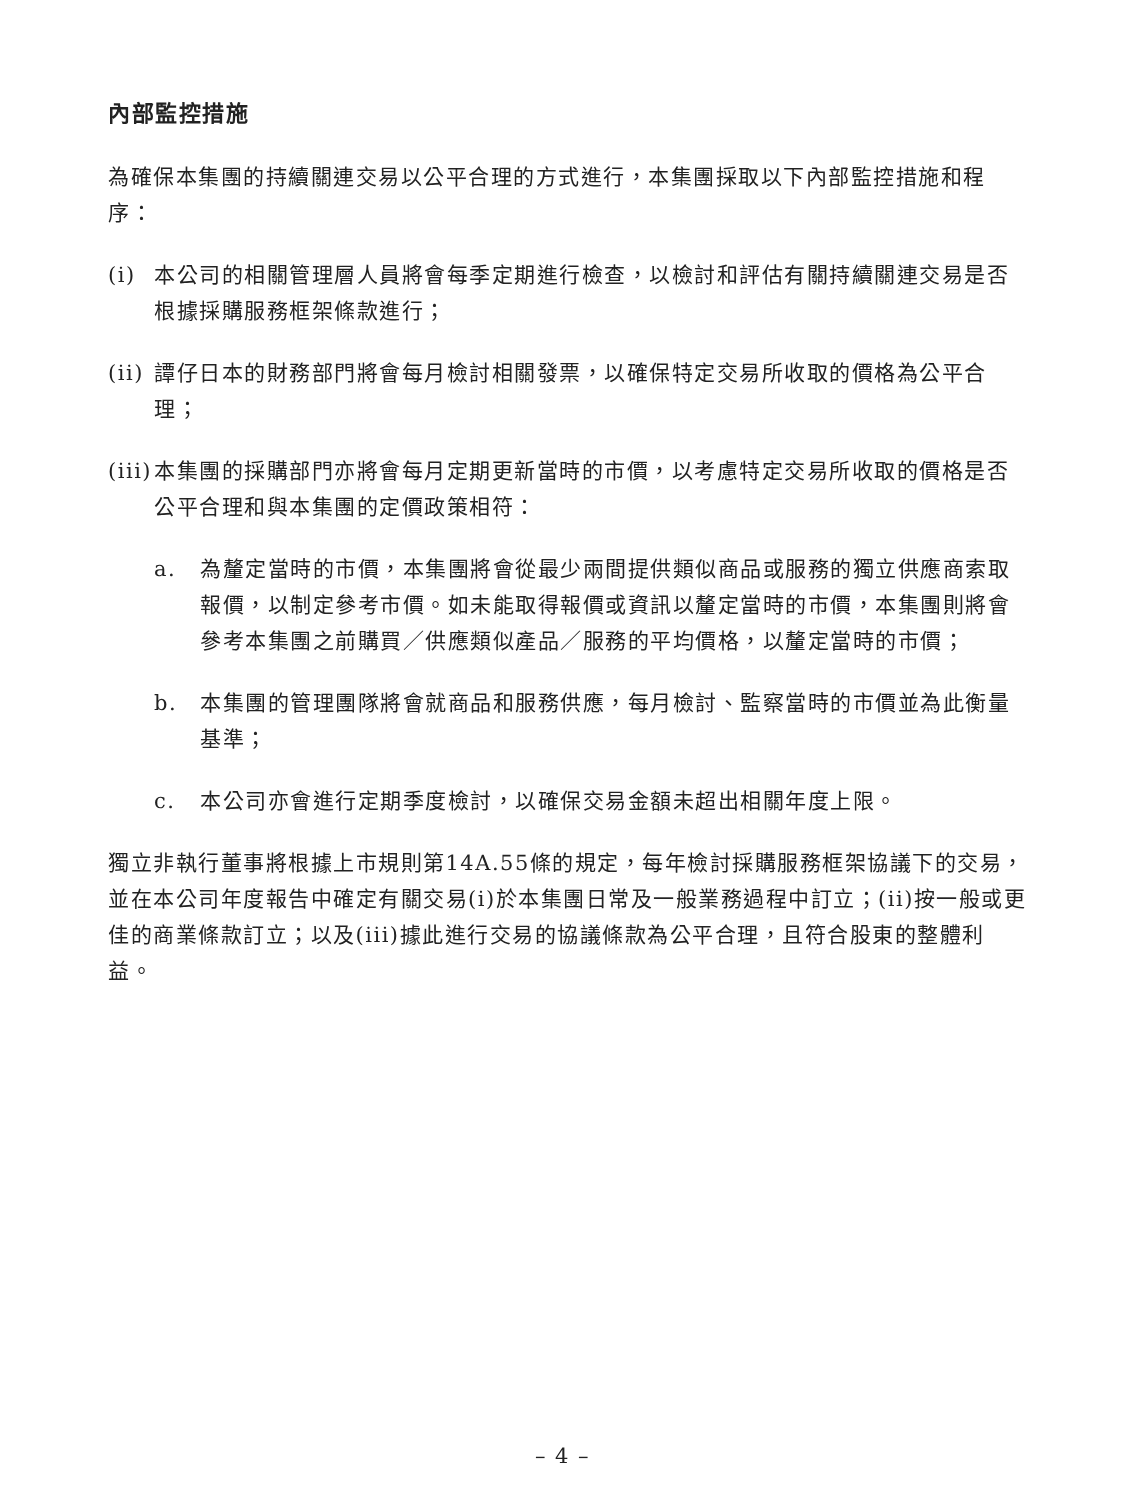內部監控措施
為確保本集團的持續關連交易以公平合理的方式進行，本集團採取以下內部監控措施和程序：
(i) 本公司的相關管理層人員將會每季定期進行檢查，以檢討和評估有關持續關連交易是否根據採購服務框架條款進行；
(ii) 譚仔日本的財務部門將會每月檢討相關發票，以確保特定交易所收取的價格為公平合理；
(iii) 本集團的採購部門亦將會每月定期更新當時的市價，以考慮特定交易所收取的價格是否公平合理和與本集團的定價政策相符：
a. 為釐定當時的市價，本集團將會從最少兩間提供類似商品或服務的獨立供應商索取報價，以制定參考市價。如未能取得報價或資訊以釐定當時的市價，本集團則將會參考本集團之前購買／供應類似產品／服務的平均價格，以釐定當時的市價；
b. 本集團的管理團隊將會就商品和服務供應，每月檢討、監察當時的市價並為此衡量基準；
c. 本公司亦會進行定期季度檢討，以確保交易金額未超出相關年度上限。
獨立非執行董事將根據上市規則第14A.55條的規定，每年檢討採購服務框架協議下的交易，並在本公司年度報告中確定有關交易(i)於本集團日常及一般業務過程中訂立；(ii)按一般或更佳的商業條款訂立；以及(iii)據此進行交易的協議條款為公平合理，且符合股東的整體利益。
– 4 –